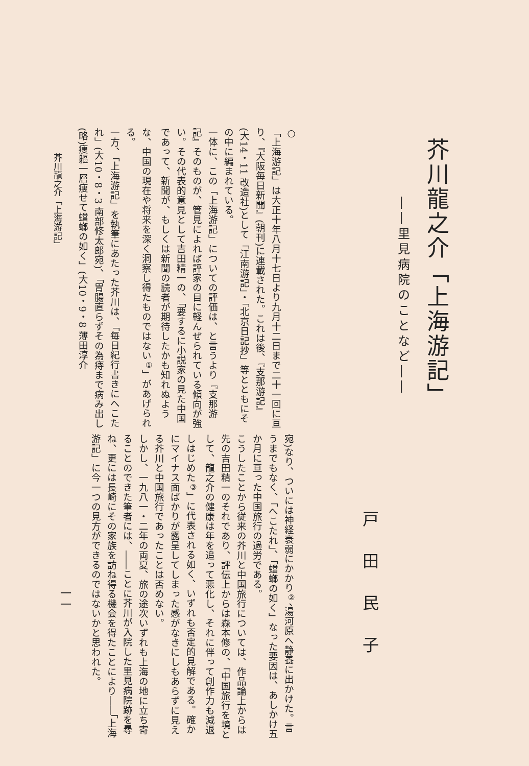芥川龍之介「上海游記」
――里見病院のことなど――
○
「上海游記」は大正十年八月十七日より九月十二日まで二十一回に亘り、『大阪毎日新聞』(朝刊)に連載された。これは後、『支那游記』(大14・11 改造社)として「江南游記」・「北京日記抄」等とともにその中に編まれている。
一体に、この「上海游記」についての評価は、と言うより『支那游記』そのものが、管見によれば評家の目に軽んぜられている傾向が強い。その代表的意見として吉田精一の、「要するに小説家の見た中国であって、新聞が、もしくは新聞の読者が期待したかも知れぬような、中国の現在や将来を深く洞察し得たものではない<sup>①</sup>」があげられる。
一方、「上海游記」を執筆にあたった芥川は、「毎日紀行書きにへこたれ」(大10・8・3 南部修太郎宛)、「胃腸直らずその為痔まで病み出し(略)痩軀一層痩せて蟷螂の如く」(大10・9・8 薄田淳介
戸田民子
宛)なり、ついには神経衰弱にかかり<sup>②</sup>、湯河原へ静養に出かけた。言うまでもなく、「へこたれ」、「蟷螂の如く」なった要因は、あしかけ五か月に亘った中国旅行の過労である。
こうしたことから従来の芥川と中国旅行については、作品論上からは先の吉田精一のそれであり、評伝上からは森本修の、「中国旅行を境として、龍之介の健康は年を追って悪化し、それに伴って創作力も減退しはじめた<sup>③</sup>」に代表される如く、いずれも否定的見解である。確かにマイナス面ばかりが露呈してしまった感がなきにしもあらずに見える芥川と中国旅行であったことは否めない。
しかし、一九八一・二年の両夏、旅の途次いずれも上海の地に立ち寄ることのできた筆者には、――ことに芥川が入院した里見病院跡を尋ね、更には長崎にその家族を訪ね得る機会を得たことにより――「上海游記」に今一つの見方ができるのではないかと思われた。
芥川龍之介「上海游記」
一一